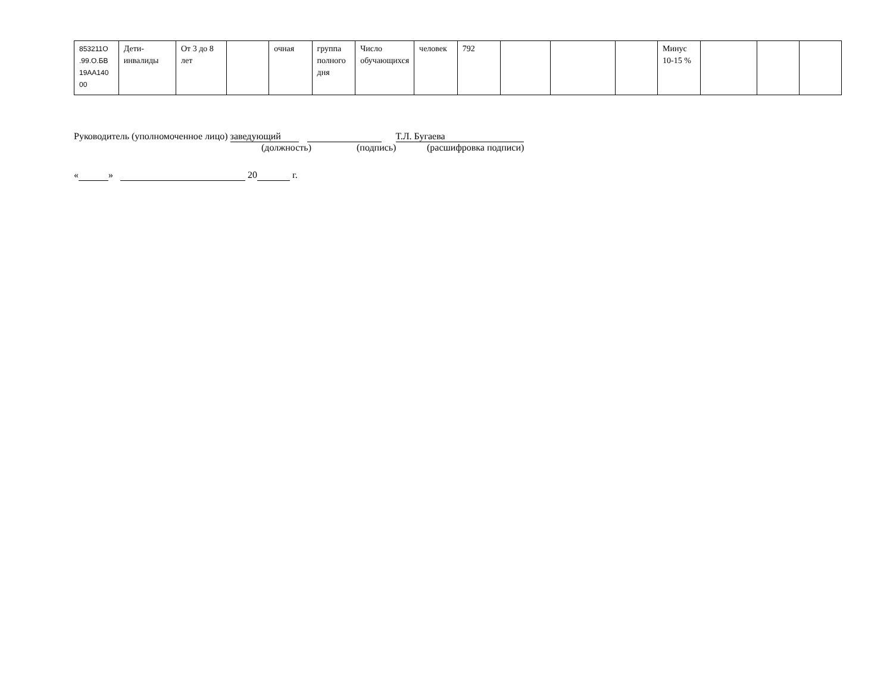| 853211О .99.О.БВ 19АА140 00 | Дети-инвалиды | От 3 до 8 лет | | очная | группа полного дня | Число обучающихся | человек | 792 | | | | Минус 10-15 % | | | |
Руководитель (уполномоченное лицо) заведующий Т.Л. Бугаева
(должность) (подпись) (расшифровка подписи)
« » 20 г.